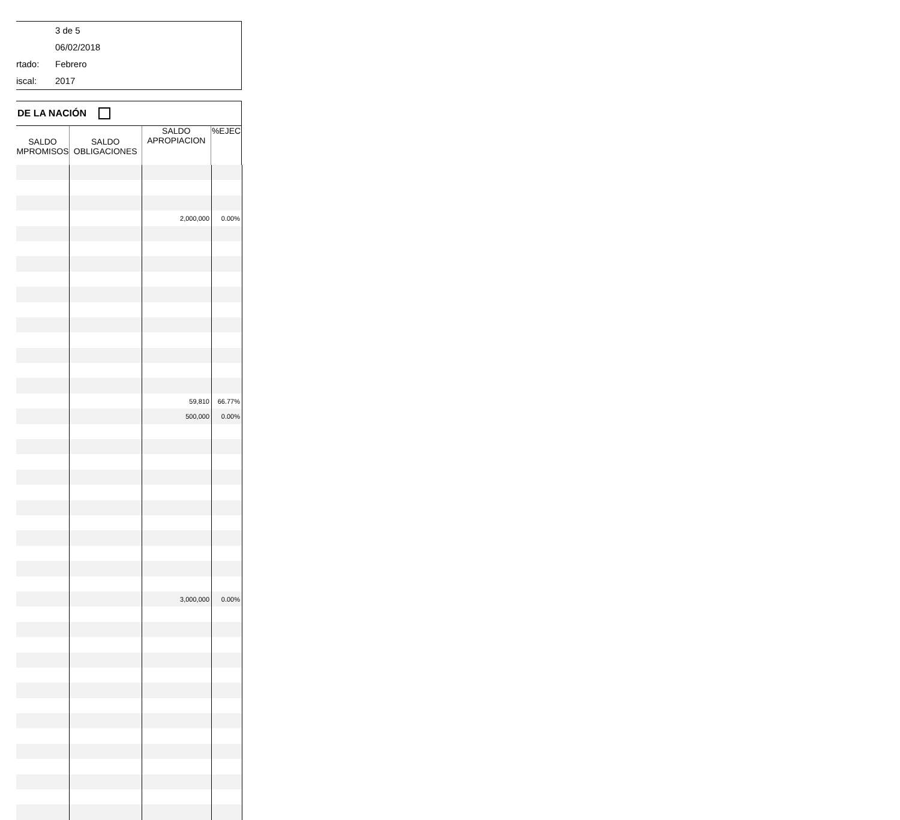3 de 5
06/02/2018
rtado: Febrero
iscal: 2017
DE LA NACIÓN
| SALDO MPROMISOS | SALDO OBLIGACIONES | SALDO APROPIACION | %EJEC |
| | | 2,000,000 | 0.00% |
| | | 59,810 | 66.77% |
| | | 500,000 | 0.00% |
| | | 3,000,000 | 0.00% |